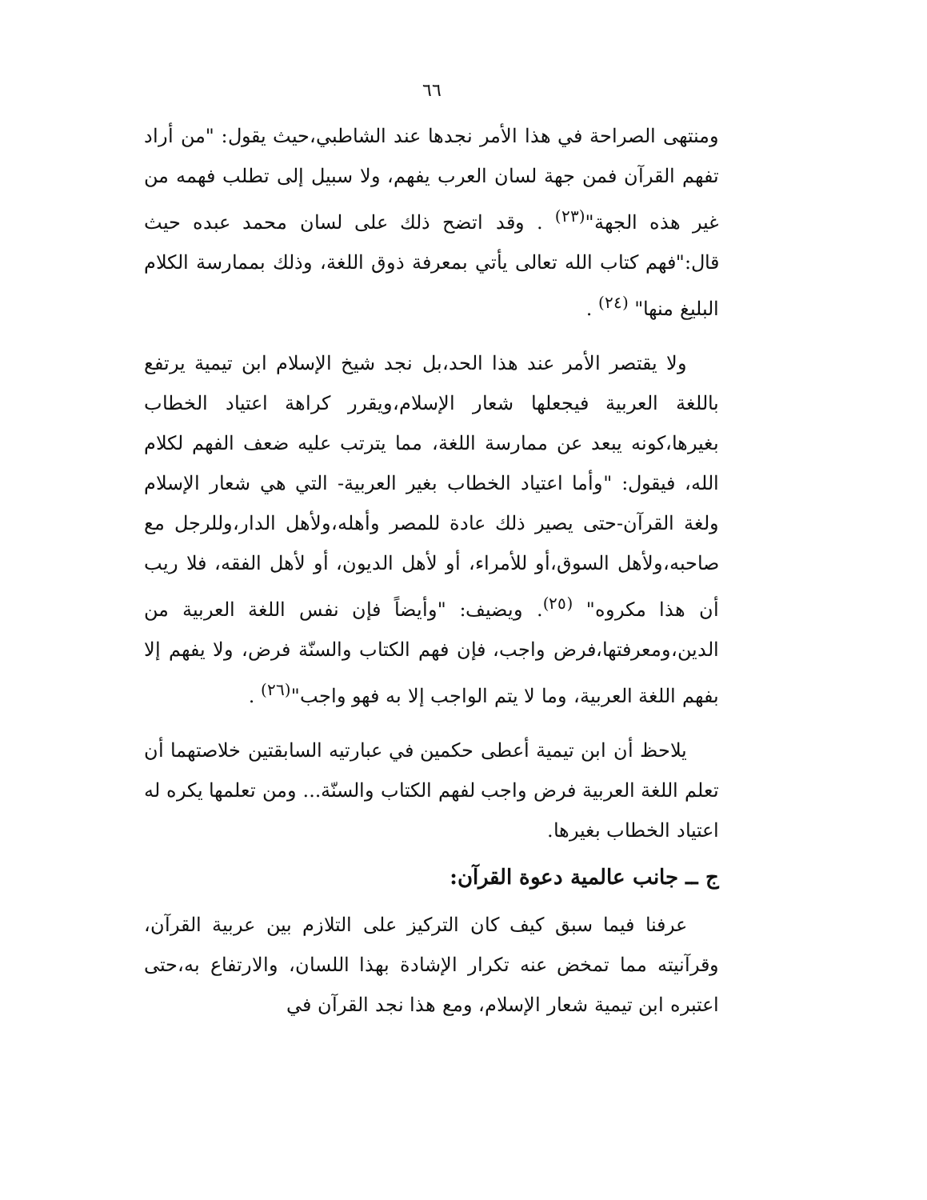٦٦
ومنتهى الصراحة في هذا الأمر نجدها عند الشاطبي،حيث يقول: "من أراد تفهم القرآن فمن جهة لسان العرب يفهم، ولا سبيل إلى تطلب فهمه من غير هذه الجهة"<sup>(٢٣)</sup> . وقد اتضح ذلك على لسان محمد عبده حيث قال:"فهم كتاب الله تعالى يأتي بمعرفة ذوق اللغة، وذلك بممارسة الكلام البليغ منها" <sup>(٢٤)</sup> .
ولا يقتصر الأمر عند هذا الحد،بل نجد شيخ الإسلام ابن تيمية يرتفع باللغة العربية فيجعلها شعار الإسلام،ويقرر كراهة اعتياد الخطاب بغيرها،كونه يبعد عن ممارسة اللغة، مما يترتب عليه ضعف الفهم لكلام الله، فيقول: "وأما اعتياد الخطاب بغير العربية- التي هي شعار الإسلام ولغة القرآن-حتى يصير ذلك عادة للمصر وأهله،ولأهل الدار،وللرجل مع صاحبه،ولأهل السوق،أو للأمراء، أو لأهل الديون، أو لأهل الفقه، فلا ريب أن هذا مكروه" <sup>(٢٥)</sup>. ويضيف: "وأيضاً فإن نفس اللغة العربية من الدين،ومعرفتها،فرض واجب، فإن فهم الكتاب والسنّة فرض، ولا يفهم إلا بفهم اللغة العربية، وما لا يتم الواجب إلا به فهو واجب"<sup>(٢٦)</sup> .
يلاحظ أن ابن تيمية أعطى حكمين في عبارتيه السابقتين خلاصتهما أن تعلم اللغة العربية فرض واجب لفهم الكتاب والسنّة... ومن تعلمها يكره له اعتياد الخطاب بغيرها.
ج ــ جانب عالمية دعوة القرآن:
عرفنا فيما سبق كيف كان التركيز على التلازم بين عربية القرآن، وقرآنيته مما تمخض عنه تكرار الإشادة بهذا اللسان، والارتفاع به،حتى اعتبره ابن تيمية شعار الإسلام، ومع هذا نجد القرآن في